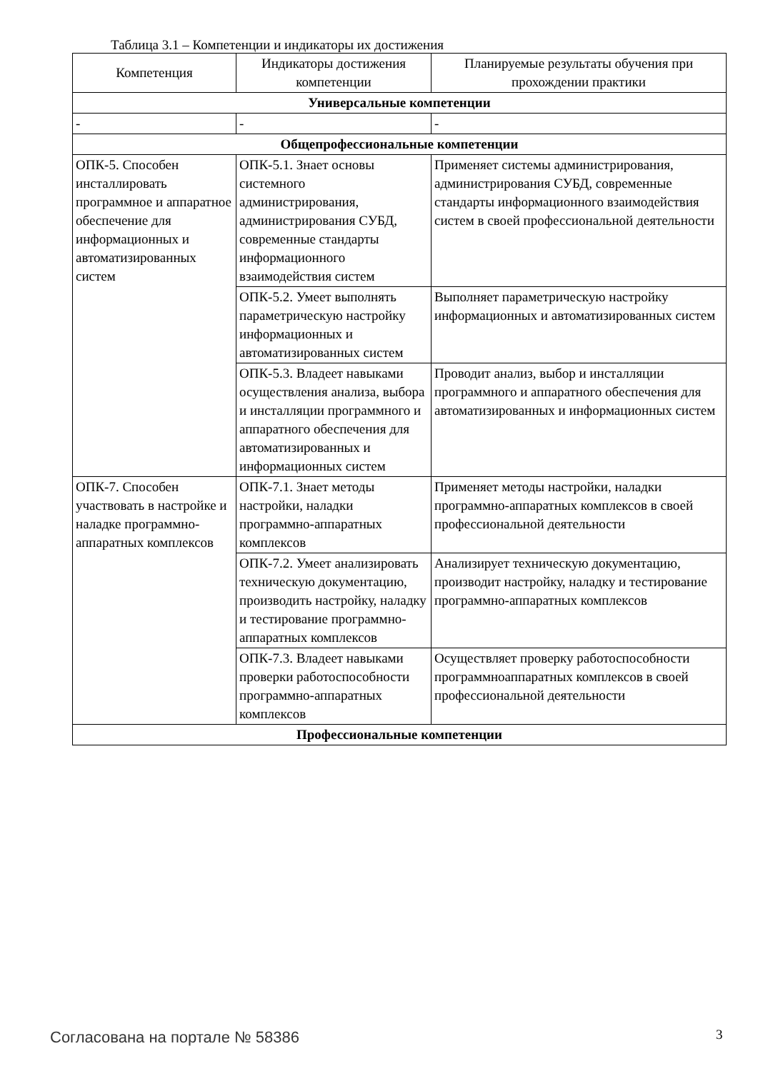Таблица 3.1 – Компетенции и индикаторы их достижения
| Компетенция | Индикаторы достижения компетенции | Планируемые результаты обучения при прохождении практики |
| --- | --- | --- |
| Универсальные компетенции | | |
| - | - | - |
| Общепрофессиональные компетенции | | |
| ОПК-5. Способен инсталлировать программное и аппаратное обеспечение для информационных и автоматизированных систем | ОПК-5.1. Знает основы системного администрирования, администрирования СУБД, современные стандарты информационного взаимодействия систем | Применяет системы администрирования, администрирования СУБД, современные стандарты информационного взаимодействия систем в своей профессиональной деятельности |
| | ОПК-5.2. Умеет выполнять параметрическую настройку информационных и автоматизированных систем | Выполняет параметрическую настройку информационных и автоматизированных систем |
| | ОПК-5.3. Владеет навыками осуществления анализа, выбора и инсталляции программного и аппаратного обеспечения для автоматизированных и информационных систем | Проводит анализ, выбор и инсталляции программного и аппаратного обеспечения для автоматизированных и информационных систем |
| ОПК-7. Способен участвовать в настройке и наладке программно-аппаратных комплексов | ОПК-7.1. Знает методы настройки, наладки программно-аппаратных комплексов | Применяет методы настройки, наладки программно-аппаратных комплексов в своей профессиональной деятельности |
| | ОПК-7.2. Умеет анализировать техническую документацию, производить настройку, наладку и тестирование программно-аппаратных комплексов | Анализирует техническую документацию, производит настройку, наладку и тестирование программно-аппаратных комплексов |
| | ОПК-7.3. Владеет навыками проверки работоспособности программно-аппаратных комплексов | Осуществляет проверку работоспособности программноаппаратных комплексов в своей профессиональной деятельности |
| Профессиональные компетенции | | |
Согласована на портале № 58386 3